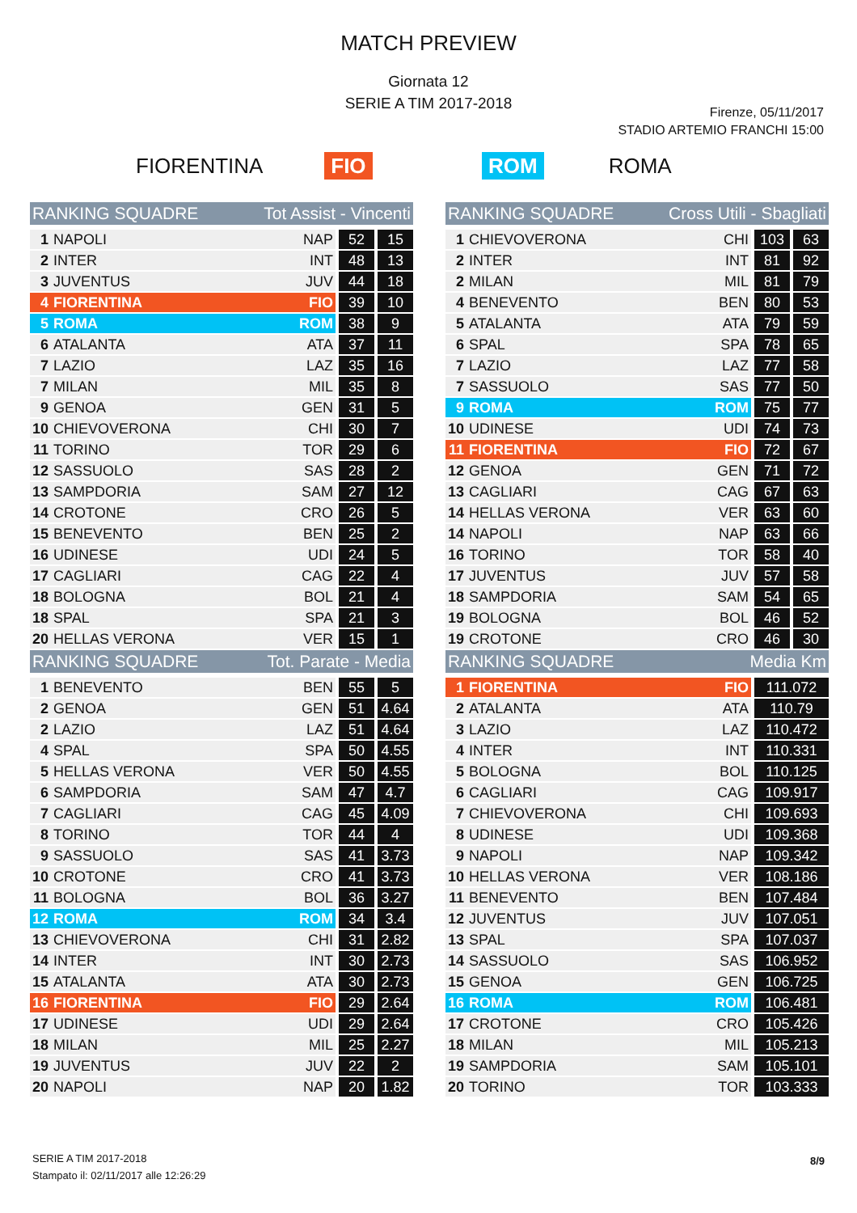MATCH PREVIEW
Giornata 12
SERIE A TIM 2017-2018
Firenze, 05/11/2017
STADIO ARTEMIO FRANCHI 15:00
FIORENTINA FIO ROM ROMA
| RANKING SQUADRE | | Tot Assist - Vincenti | | |
| --- | --- | --- | --- | --- |
| 1 | NAPOLI | NAP | 52 | 15 |
| 2 | INTER | INT | 48 | 13 |
| 3 | JUVENTUS | JUV | 44 | 18 |
| 4 | FIORENTINA | FIO | 39 | 10 |
| 5 | ROMA | ROM | 38 | 9 |
| 6 | ATALANTA | ATA | 37 | 11 |
| 7 | LAZIO | LAZ | 35 | 16 |
| 7 | MILAN | MIL | 35 | 8 |
| 9 | GENOA | GEN | 31 | 5 |
| 10 | CHIEVOVERONA | CHI | 30 | 7 |
| 11 | TORINO | TOR | 29 | 6 |
| 12 | SASSUOLO | SAS | 28 | 2 |
| 13 | SAMPDORIA | SAM | 27 | 12 |
| 14 | CROTONE | CRO | 26 | 5 |
| 15 | BENEVENTO | BEN | 25 | 2 |
| 16 | UDINESE | UDI | 24 | 5 |
| 17 | CAGLIARI | CAG | 22 | 4 |
| 18 | BOLOGNA | BOL | 21 | 4 |
| 18 | SPAL | SPA | 21 | 3 |
| 20 | HELLAS VERONA | VER | 15 | 1 |
| RANKING SQUADRE | | Tot. Parate - Media | | |
| 1 | BENEVENTO | BEN | 55 | 5 |
| 2 | GENOA | GEN | 51 | 4.64 |
| 2 | LAZIO | LAZ | 51 | 4.64 |
| 4 | SPAL | SPA | 50 | 4.55 |
| 5 | HELLAS VERONA | VER | 50 | 4.55 |
| 6 | SAMPDORIA | SAM | 47 | 4.7 |
| 7 | CAGLIARI | CAG | 45 | 4.09 |
| 8 | TORINO | TOR | 44 | 4 |
| 9 | SASSUOLO | SAS | 41 | 3.73 |
| 10 | CROTONE | CRO | 41 | 3.73 |
| 11 | BOLOGNA | BOL | 36 | 3.27 |
| 12 | ROMA | ROM | 34 | 3.4 |
| 13 | CHIEVOVERONA | CHI | 31 | 2.82 |
| 14 | INTER | INT | 30 | 2.73 |
| 15 | ATALANTA | ATA | 30 | 2.73 |
| 16 | FIORENTINA | FIO | 29 | 2.64 |
| 17 | UDINESE | UDI | 29 | 2.64 |
| 18 | MILAN | MIL | 25 | 2.27 |
| 19 | JUVENTUS | JUV | 22 | 2 |
| 20 | NAPOLI | NAP | 20 | 1.82 |
| RANKING SQUADRE | | Cross Utili - Sbagliati | | |
| --- | --- | --- | --- | --- |
| 1 | CHIEVOVERONA | CHI | 103 | 63 |
| 2 | INTER | INT | 81 | 92 |
| 2 | MILAN | MIL | 81 | 79 |
| 4 | BENEVENTO | BEN | 80 | 53 |
| 5 | ATALANTA | ATA | 79 | 59 |
| 6 | SPAL | SPA | 78 | 65 |
| 7 | LAZIO | LAZ | 77 | 58 |
| 7 | SASSUOLO | SAS | 77 | 50 |
| 9 | ROMA | ROM | 75 | 77 |
| 10 | UDINESE | UDI | 74 | 73 |
| 11 | FIORENTINA | FIO | 72 | 67 |
| 12 | GENOA | GEN | 71 | 72 |
| 13 | CAGLIARI | CAG | 67 | 63 |
| 14 | HELLAS VERONA | VER | 63 | 60 |
| 14 | NAPOLI | NAP | 63 | 66 |
| 16 | TORINO | TOR | 58 | 40 |
| 17 | JUVENTUS | JUV | 57 | 58 |
| 18 | SAMPDORIA | SAM | 54 | 65 |
| 19 | BOLOGNA | BOL | 46 | 52 |
| 19 | CROTONE | CRO | 46 | 30 |
| RANKING SQUADRE | | Media Km | | |
| 1 | FIORENTINA | FIO | 111.072 | |
| 2 | ATALANTA | ATA | 110.79 | |
| 3 | LAZIO | LAZ | 110.472 | |
| 4 | INTER | INT | 110.331 | |
| 5 | BOLOGNA | BOL | 110.125 | |
| 6 | CAGLIARI | CAG | 109.917 | |
| 7 | CHIEVOVERONA | CHI | 109.693 | |
| 8 | UDINESE | UDI | 109.368 | |
| 9 | NAPOLI | NAP | 109.342 | |
| 10 | HELLAS VERONA | VER | 108.186 | |
| 11 | BENEVENTO | BEN | 107.484 | |
| 12 | JUVENTUS | JUV | 107.051 | |
| 13 | SPAL | SPA | 107.037 | |
| 14 | SASSUOLO | SAS | 106.952 | |
| 15 | GENOA | GEN | 106.725 | |
| 16 | ROMA | ROM | 106.481 | |
| 17 | CROTONE | CRO | 105.426 | |
| 18 | MILAN | MIL | 105.213 | |
| 19 | SAMPDORIA | SAM | 105.101 | |
| 20 | TORINO | TOR | 103.333 | |
SERIE A TIM 2017-2018
Stampato il: 02/11/2017 alle 12:26:29
8/9